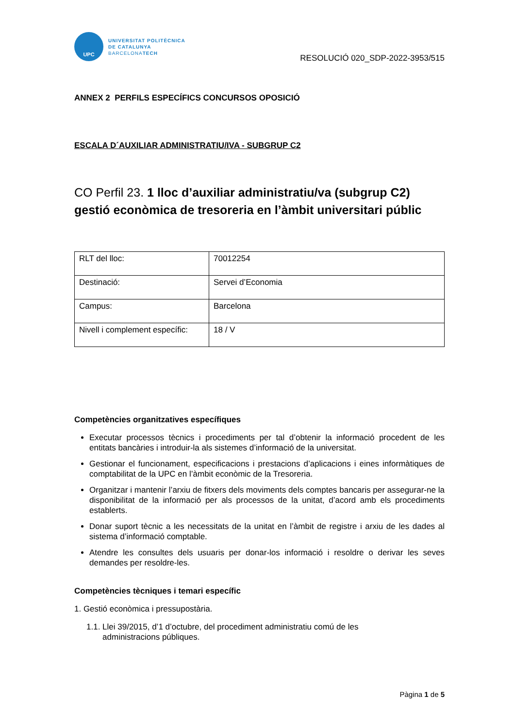UPC
UNIVERSITAT POLITÈCNICA
DE CATALUNYA
BARCELONATECH
RESOLUCIÓ 020_SDP-2022-3953/515
ANNEX 2 PERFILS ESPECÍFICS CONCURSOS OPOSICIÓ
ESCALA D´AUXILIAR ADMINISTRATIU/IVA - SUBGRUP C2
CO Perfil 23. 1 lloc d’auxiliar administratiu/va (subgrup C2) gestió econòmica de tresoreria en l’àmbit universitari públic
| RLT del lloc: | 70012254 |
| Destinació: | Servei d’Economia |
| Campus: | Barcelona |
| Nivell i complement específic: | 18 / V |
Competències organitzatives específiques
Executar processos tècnics i procediments per tal d’obtenir la informació procedent de les entitats bancàries i introduir-la als sistemes d’informació de la universitat.
Gestionar el funcionament, especificacions i prestacions d’aplicacions i eines informàtiques de comptabilitat de la UPC en l’àmbit econòmic de la Tresoreria.
Organitzar i mantenir l’arxiu de fitxers dels moviments dels comptes bancaris per assegurar-ne la disponibilitat de la informació per als processos de la unitat, d’acord amb els procediments establerts.
Donar suport tècnic a les necessitats de la unitat en l’àmbit de registre i arxiu de les dades al sistema d’informació comptable.
Atendre les consultes dels usuaris per donar-los informació i resoldre o derivar les seves demandes per resoldre-les.
Competències tècniques i temari específic
1. Gestió econòmica i pressupostària.
1.1. Llei 39/2015, d’1 d’octubre, del procediment administratiu comú de les
administracions públiques.
Pàgina 1 de 5